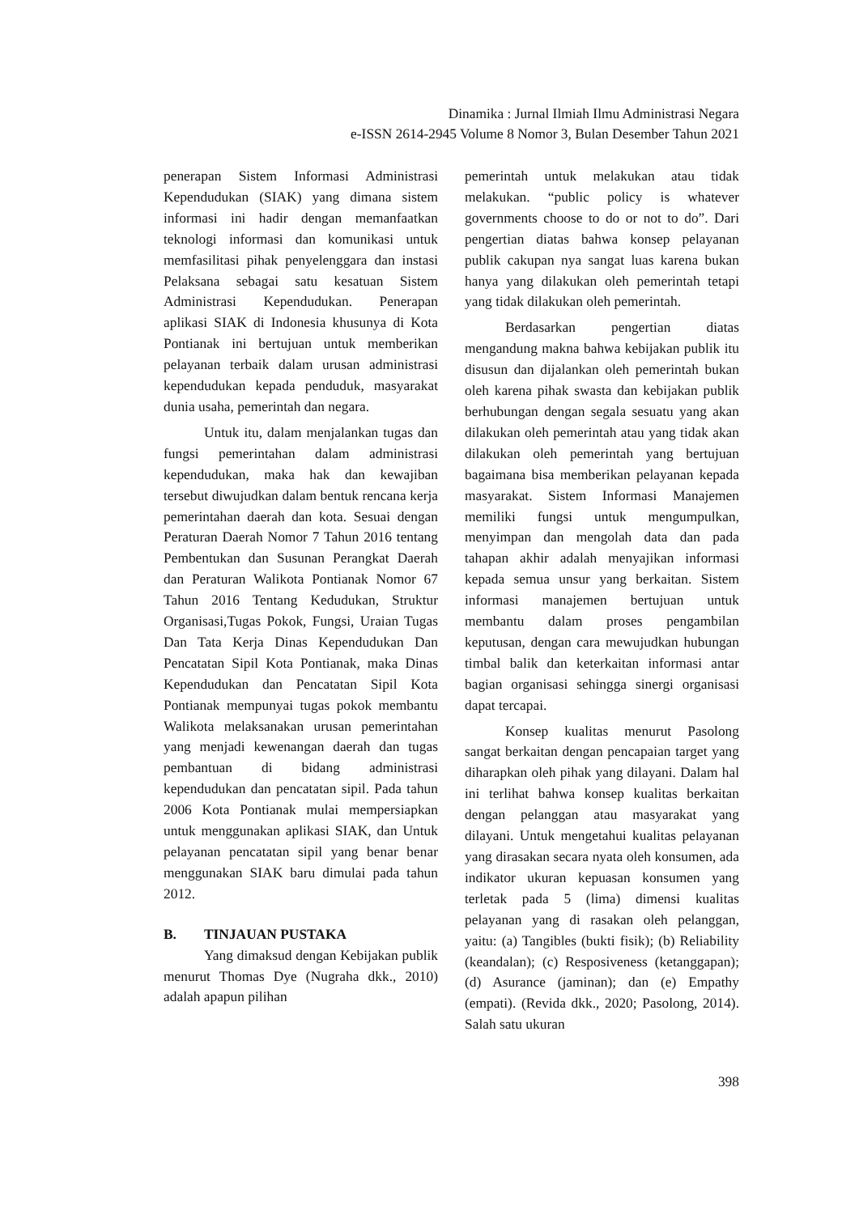Dinamika : Jurnal Ilmiah Ilmu Administrasi Negara
e-ISSN 2614-2945 Volume 8 Nomor 3, Bulan Desember Tahun 2021
penerapan Sistem Informasi Administrasi Kependudukan (SIAK) yang dimana sistem informasi ini hadir dengan memanfaatkan teknologi informasi dan komunikasi untuk memfasilitasi pihak penyelenggara dan instasi Pelaksana sebagai satu kesatuan Sistem Administrasi Kependudukan. Penerapan aplikasi SIAK di Indonesia khusunya di Kota Pontianak ini bertujuan untuk memberikan pelayanan terbaik dalam urusan administrasi kependudukan kepada penduduk, masyarakat dunia usaha, pemerintah dan negara.
Untuk itu, dalam menjalankan tugas dan fungsi pemerintahan dalam administrasi kependudukan, maka hak dan kewajiban tersebut diwujudkan dalam bentuk rencana kerja pemerintahan daerah dan kota. Sesuai dengan Peraturan Daerah Nomor 7 Tahun 2016 tentang Pembentukan dan Susunan Perangkat Daerah dan Peraturan Walikota Pontianak Nomor 67 Tahun 2016 Tentang Kedudukan, Struktur Organisasi,Tugas Pokok, Fungsi, Uraian Tugas Dan Tata Kerja Dinas Kependudukan Dan Pencatatan Sipil Kota Pontianak, maka Dinas Kependudukan dan Pencatatan Sipil Kota Pontianak mempunyai tugas pokok membantu Walikota melaksanakan urusan pemerintahan yang menjadi kewenangan daerah dan tugas pembantuan di bidang administrasi kependudukan dan pencatatan sipil. Pada tahun 2006 Kota Pontianak mulai mempersiapkan untuk menggunakan aplikasi SIAK, dan Untuk pelayanan pencatatan sipil yang benar benar menggunakan SIAK baru dimulai pada tahun 2012.
B. TINJAUAN PUSTAKA
Yang dimaksud dengan Kebijakan publik menurut Thomas Dye (Nugraha dkk., 2010) adalah apapun pilihan
pemerintah untuk melakukan atau tidak melakukan. “public policy is whatever governments choose to do or not to do”. Dari pengertian diatas bahwa konsep pelayanan publik cakupan nya sangat luas karena bukan hanya yang dilakukan oleh pemerintah tetapi yang tidak dilakukan oleh pemerintah.
Berdasarkan pengertian diatas mengandung makna bahwa kebijakan publik itu disusun dan dijalankan oleh pemerintah bukan oleh karena pihak swasta dan kebijakan publik berhubungan dengan segala sesuatu yang akan dilakukan oleh pemerintah atau yang tidak akan dilakukan oleh pemerintah yang bertujuan bagaimana bisa memberikan pelayanan kepada masyarakat. Sistem Informasi Manajemen memiliki fungsi untuk mengumpulkan, menyimpan dan mengolah data dan pada tahapan akhir adalah menyajikan informasi kepada semua unsur yang berkaitan. Sistem informasi manajemen bertujuan untuk membantu dalam proses pengambilan keputusan, dengan cara mewujudkan hubungan timbal balik dan keterkaitan informasi antar bagian organisasi sehingga sinergi organisasi dapat tercapai.
Konsep kualitas menurut Pasolong sangat berkaitan dengan pencapaian target yang diharapkan oleh pihak yang dilayani. Dalam hal ini terlihat bahwa konsep kualitas berkaitan dengan pelanggan atau masyarakat yang dilayani. Untuk mengetahui kualitas pelayanan yang dirasakan secara nyata oleh konsumen, ada indikator ukuran kepuasan konsumen yang terletak pada 5 (lima) dimensi kualitas pelayanan yang di rasakan oleh pelanggan, yaitu: (a) Tangibles (bukti fisik); (b) Reliability (keandalan); (c) Resposiveness (ketanggapan); (d) Asurance (jaminan); dan (e) Empathy (empati). (Revida dkk., 2020; Pasolong, 2014). Salah satu ukuran
398